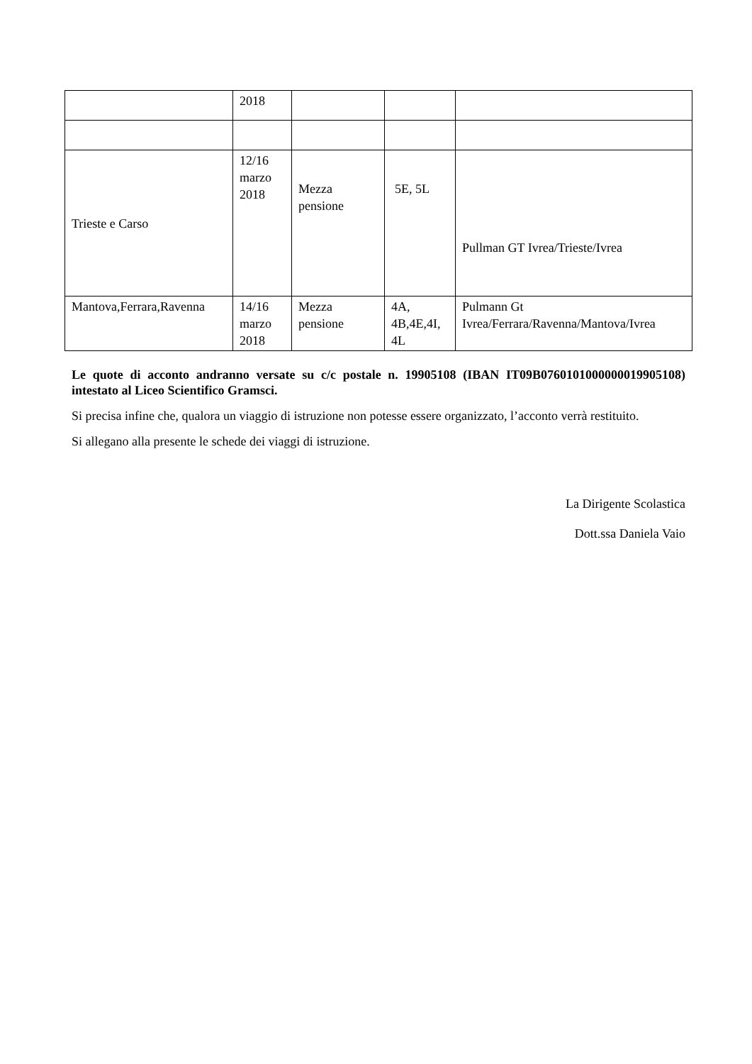| | 2018 | | | |
| Trieste e Carso | 12/16 marzo 2018 | Mezza pensione | 5E, 5L | Pullman GT Ivrea/Trieste/Ivrea |
| Mantova,Ferrara,Ravenna | 14/16 marzo 2018 | Mezza pensione | 4A, 4B,4E,4I, 4L | Pulmann Gt Ivrea/Ferrara/Ravenna/Mantova/Ivrea |
Le quote di acconto andranno versate su c/c postale n. 19905108 (IBAN IT09B0760101000000019905108) intestato al Liceo Scientifico Gramsci.
Si precisa infine che, qualora un viaggio di istruzione non potesse essere organizzato, l’acconto verrà restituito.
Si allegano alla presente le schede dei viaggi di istruzione.
La Dirigente Scolastica
Dott.ssa Daniela Vaio